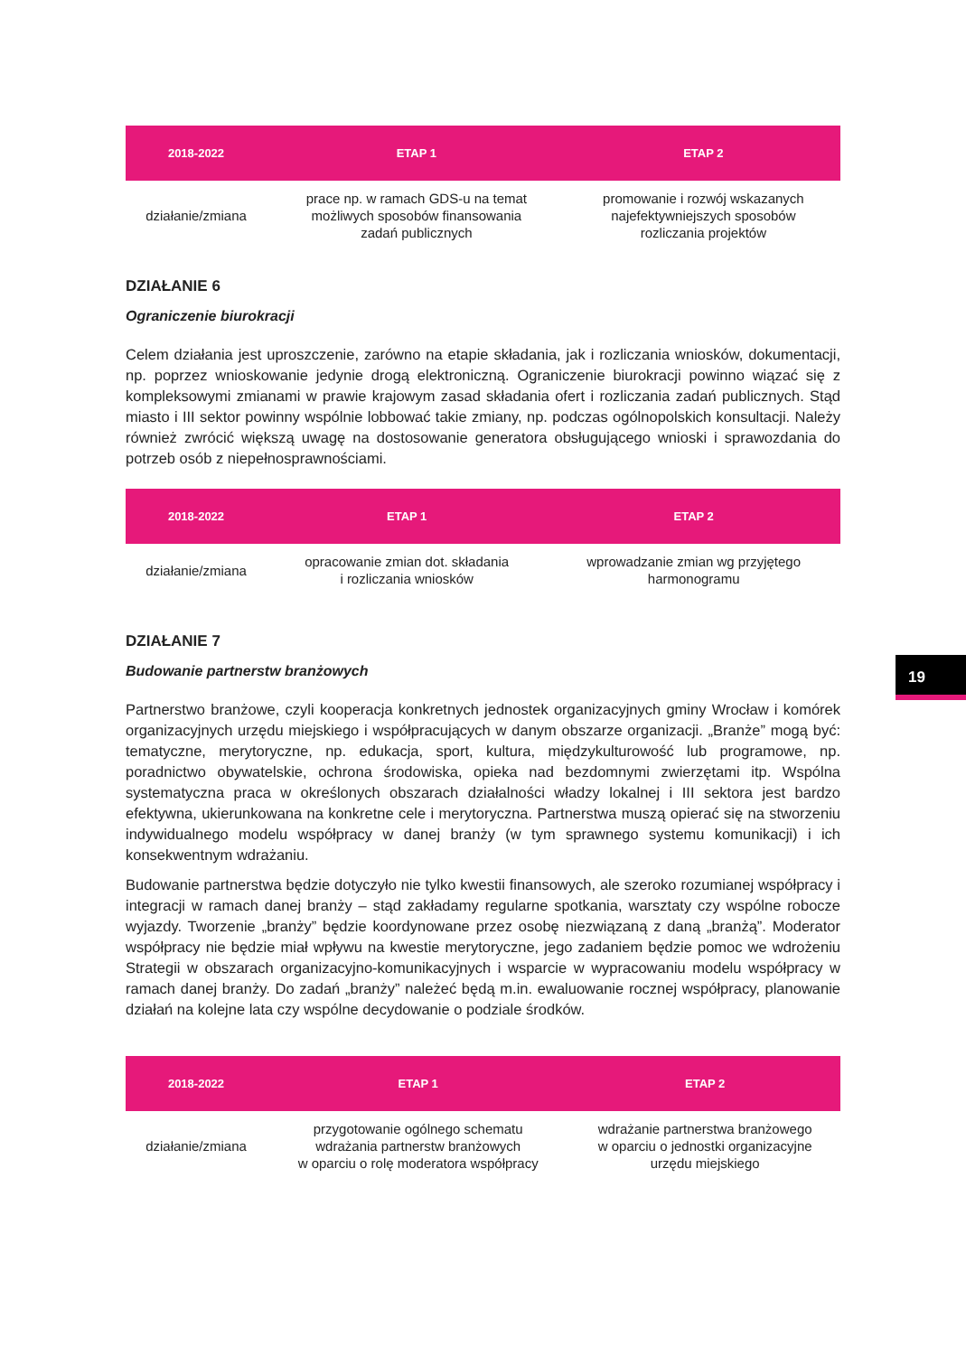| 2018-2022 | ETAP 1 | ETAP 2 |
| --- | --- | --- |
| działanie/zmiana | prace np. w ramach GDS-u na temat możliwych sposobów finansowania zadań publicznych | promowanie i rozwój wskazanych najefektywniejszych sposobów rozliczania projektów |
DZIAŁANIE 6
Ograniczenie biurokracji
Celem działania jest uproszczenie, zarówno na etapie składania, jak i rozliczania wniosków, dokumentacji, np. poprzez wnioskowanie jedynie drogą elektroniczną. Ograniczenie biurokracji powinno wiązać się z kompleksowymi zmianami w prawie krajowym zasad składania ofert i rozliczania zadań publicznych. Stąd miasto i III sektor powinny wspólnie lobbować takie zmiany, np. podczas ogólnopolskich konsultacji. Należy również zwrócić większą uwagę na dostosowanie generatora obsługującego wnioski i sprawozdania do potrzeb osób z niepełnosprawnościami.
| 2018-2022 | ETAP 1 | ETAP 2 |
| --- | --- | --- |
| działanie/zmiana | opracowanie zmian dot. składania i rozliczania wniosków | wprowadzanie zmian wg przyjętego harmonogramu |
DZIAŁANIE 7
Budowanie partnerstw branżowych
Partnerstwo branżowe, czyli kooperacja konkretnych jednostek organizacyjnych gminy Wrocław i komórek organizacyjnych urzędu miejskiego i współpracujących w danym obszarze organizacji. „Branże” mogą być: tematyczne, merytoryczne, np. edukacja, sport, kultura, międzykulturowość lub programowe, np. poradnictwo obywatelskie, ochrona środowiska, opieka nad bezdomnymi zwierzętami itp. Wspólna systematyczna praca w określonych obszarach działalności władzy lokalnej i III sektora jest bardzo efektywna, ukierunkowana na konkretne cele i merytoryczna. Partnerstwa muszą opierać się na stworzeniu indywidualnego modelu współpracy w danej branży (w tym sprawnego systemu komunikacji) i ich konsekwentnym wdrażaniu.
Budowanie partnerstwa będzie dotyczyło nie tylko kwestii finansowych, ale szeroko rozumianej współpracy i integracji w ramach danej branży – stąd zakładamy regularne spotkania, warsztaty czy wspólne robocze wyjazdy. Tworzenie „branży” będzie koordynowane przez osobę niezwiązaną z daną „branżą”. Moderator współpracy nie będzie miał wpływu na kwestie merytoryczne, jego zadaniem będzie pomoc we wdrożeniu Strategii w obszarach organizacyjno-komunikacyjnych i wsparcie w wypracowaniu modelu współpracy w ramach danej branży. Do zadań „branży” należeć będą m.in. ewaluowanie rocznej współpracy, planowanie działań na kolejne lata czy wspólne decydowanie o podziale środków.
| 2018-2022 | ETAP 1 | ETAP 2 |
| --- | --- | --- |
| działanie/zmiana | przygotowanie ogólnego schematu wdrażania partnerstw branżowych w oparciu o rolę moderatora współpracy | wdrażanie partnerstwa branżowego w oparciu o jednostki organizacyjne urzędu miejskiego |
19